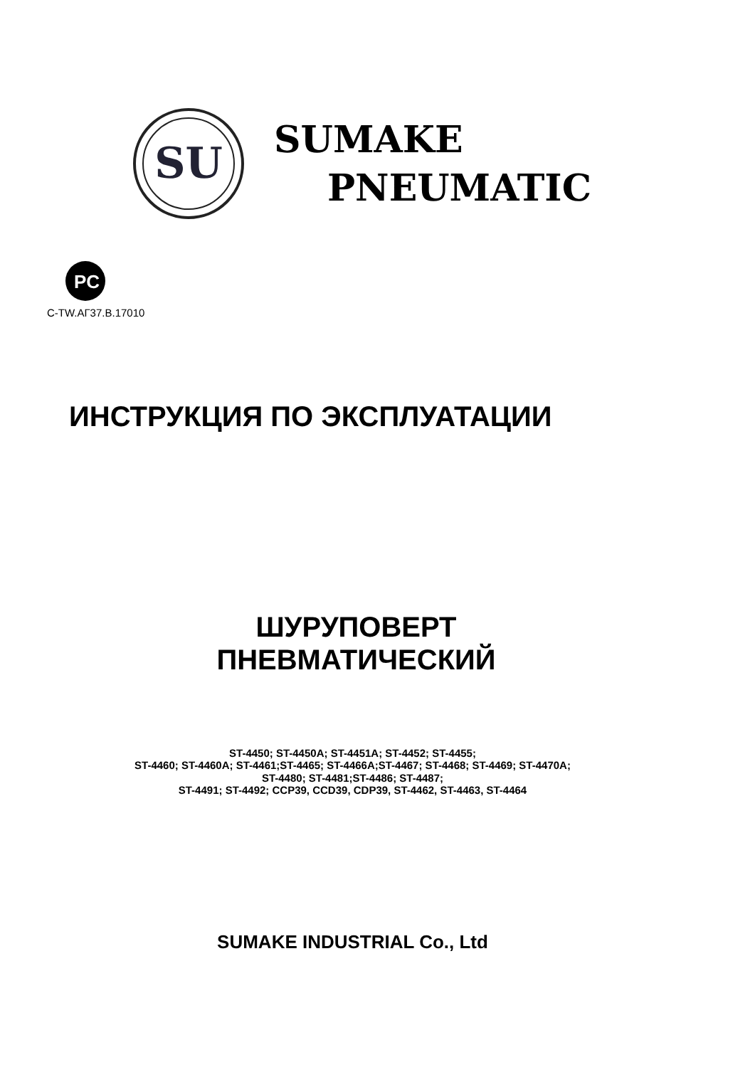SU
SUMAKE
PNEUMATIC
PC
C-TW.АГ37.В.17010
ИНСТРУКЦИЯ ПО ЭКСПЛУАТАЦИИ
ШУРУПОВЕРТ
ПНЕВМАТИЧЕСКИЙ
ST-4450; ST-4450A; ST-4451A; ST-4452; ST-4455;
ST-4460; ST-4460A; ST-4461;ST-4465; ST-4466A;ST-4467; ST-4468; ST-4469; ST-4470A;
ST-4480; ST-4481;ST-4486; ST-4487;
ST-4491; ST-4492; CCP39, CCD39, CDP39, ST-4462, ST-4463, ST-4464
SUMAKE INDUSTRIAL Co., Ltd